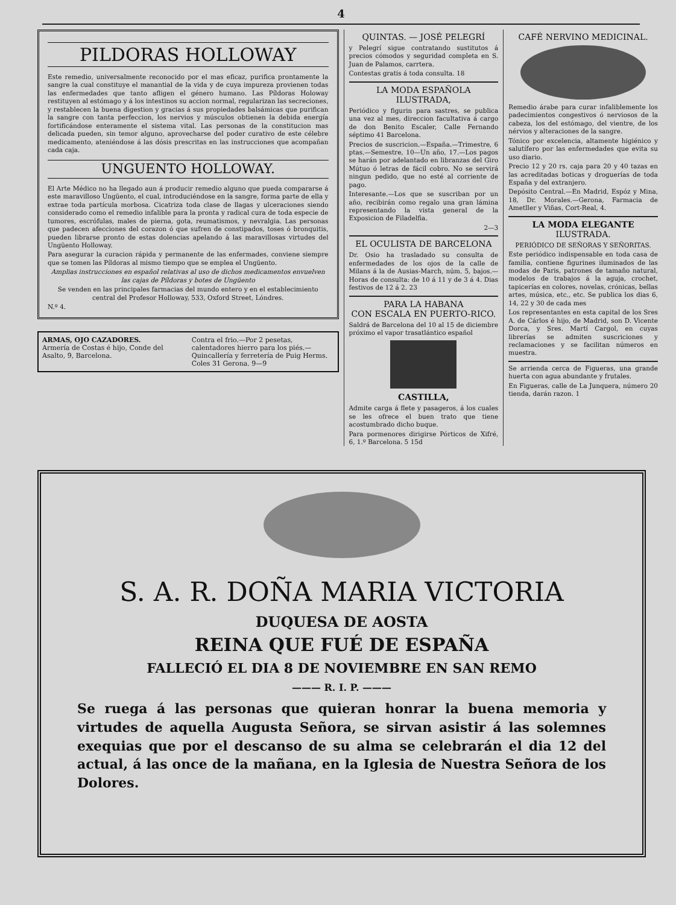4
PILDORAS HOLLOWAY
Este remedio, universalmente reconocido por el mas eficaz, purifica prontamente la sangre la cual constituye el manantial de la vida y de cuya impureza provienen todas las enfermedades que tanto afligen el género humano. Las Píldoras Holoway restituyen al estómago y á los intestinos su accion normal, regularizan las secreciones, y restablecen la buena digestion y gracias á sus propiedades balsámicas que purifican la sangre con tanta perfeccion, los nervios y músculos obtienen la debida energía fortificándose enteramente el sistema vital. Las personas de la constitucion mas delicada pueden, sin temor alguno, aprovecharse del poder curativo de este célebre medicamento, ateniéndose á las dósis prescritas en las instrucciones que acompañan cada caja.
UNGUENTO HOLLOWAY.
El Arte Médico no ha llegado aun á producir remedio alguno que pueda compararse á este maravilloso Ungüento, el cual, introduciéndose en la sangre, forma parte de ella y extrae toda partícula morbosa. Cicatriza toda clase de llagas y ulceraciones siendo considerado como el remedio infalible para la pronta y radical cura de toda especie de tumores, escrófulas, males de pierna, gota, reumatismos, y nevralgia. Las personas que padecen afecciones del corazon ó que sufren de constipados, toses ó bronquitis, pueden librarse pronto de estas dolencias apelando á las maravillosas virtudes del Ungüento Holloway.
Para asegurar la curacion rápida y permanente de las enfermades, conviene siempre que se tomen las Píldoras al mismo tiempo que se emplea el Ungüento.
Amplias instrucciones en español relativas al uso de dichos medicamentos envuelven las cajas de Píldoras y botes de Ungüento
Se venden en las principales farmacias del mundo entero y en el establecimiento central del Profesor Holloway, 533, Oxford Street, Lóndres.
N.º 4.
ARMAS, OJO CAZADORES.
Armería de Costas é hijo, Conde del Asalto, 9, Barcelona.
Contra el frio.—Por 2 pesetas, calentadores hierro para los piés.—Quincallería y ferretería de Puig Herms. Coles 31 Gerona. 9—9
QUINTAS. — JOSÉ PELEGRÍ
y Pelegrí sigue contratando sustitutos á precios cómodos y seguridad completa en S. Juan de Palamos, carrtera.
Contestas gratis á toda consulta. 18
LA MODA ESPAÑOLA ILUSTRADA,
Periódico y figurin para sastres, se publica una vez al mes, direccion facultativa á cargo de don Benito Escaler, Calle Fernando séptimo 41 Barcelona.
Precios de suscricion.—España.—Trimestre, 6 ptas.—Semestre, 10—Un año, 17.—Los pagos se harán por adelantado en libranzas del Giro Mútuo ó letras de fácil cobro. No se servirá ningun pedido, que no esté al corriente de pago.
Interesante.—Los que se suscriban por un año, recibirán como regalo una gran lámina representando la vista general de la Exposicion de Filadelfia.
2—3
EL OCULISTA DE BARCELONA
Dr. Osio ha trasladado su consulta de enfermedades de los ojos de la calle de Milans á la de Ausias-March, núm. 5, bajos.—Horas de consulta: de 10 á 11 y de 3 á 4. Dias festivos de 12 á 2. 23
PARA LA HABANA
CON ESCALA EN PUERTO-RICO.
Saldrá de Barcelona del 10 al 15 de diciembre próximo el vapor trasatlántico español
CASTILLA,
Admite carga á flete y pasageros, á los cuales se les ofrece el buen trato que tiene acostumbrado dicho buque.
Para pormenores dirigirse Pórticos de Xifré, 6, 1.º Barcelona. 5 15d
CAFÉ NERVINO MEDICINAL.
Remedio árabe para curar infaliblemente los padecimientos congestivos ó nerviosos de la cabeza, los del estómago, del vientre, de los nérvios y alteraciones de la sangre.
Tónico por excelencia, altamente higiénico y salutífero por las enfermedades que evita su uso diario.
Precio 12 y 20 rs. caja para 20 y 40 tazas en las acreditadas boticas y droguerías de toda España y del extranjero.
Depósito Central.—En Madrid, Espóz y Mina, 18, Dr. Morales.—Gerona, Farmacia de Ametller y Viñas, Cort-Real, 4.
LA MODA ELEGANTE
ILUSTRADA.
PERIÓDICO DE SEÑORAS Y SEÑORITAS.
Este periódico indispensable en toda casa de familia, contiene figurines iluminados de las modas de Paris, patrones de tamaño natural, modelos de trabajos á la aguja, crochet, tapicerías en colores, novelas, crónicas, bellas artes, música, etc., etc. Se publica los dias 6, 14, 22 y 30 de cada mes
Los representantes en esta capital de los Sres A. de Cárlos é hijo, de Madrid, son D. Vicente Dorca, y Sres. Martí Cargol, en cuyas librerías se admiten suscriciones y reclamaciones y se facilitan números en muestra.
Se arrienda cerca de Figueras, una grande huerta con agua abundante y frutales.
En Figueras, calle de La Junquera, número 20 tienda, darán razon. 1
S. A. R. DOÑA MARIA VICTORIA
DUQUESA DE AOSTA
REINA QUE FUÉ DE ESPAÑA
FALLECIÓ EL DIA 8 DE NOVIEMBRE EN SAN REMO
——— R. I. P. ———
Se ruega á las personas que quieran honrar la buena memoria y virtudes de aquella Augusta Señora, se sirvan asistir á las solemnes exequias que por el descanso de su alma se celebrarán el dia 12 del actual, á las once de la mañana, en la Iglesia de Nuestra Señora de los Dolores.